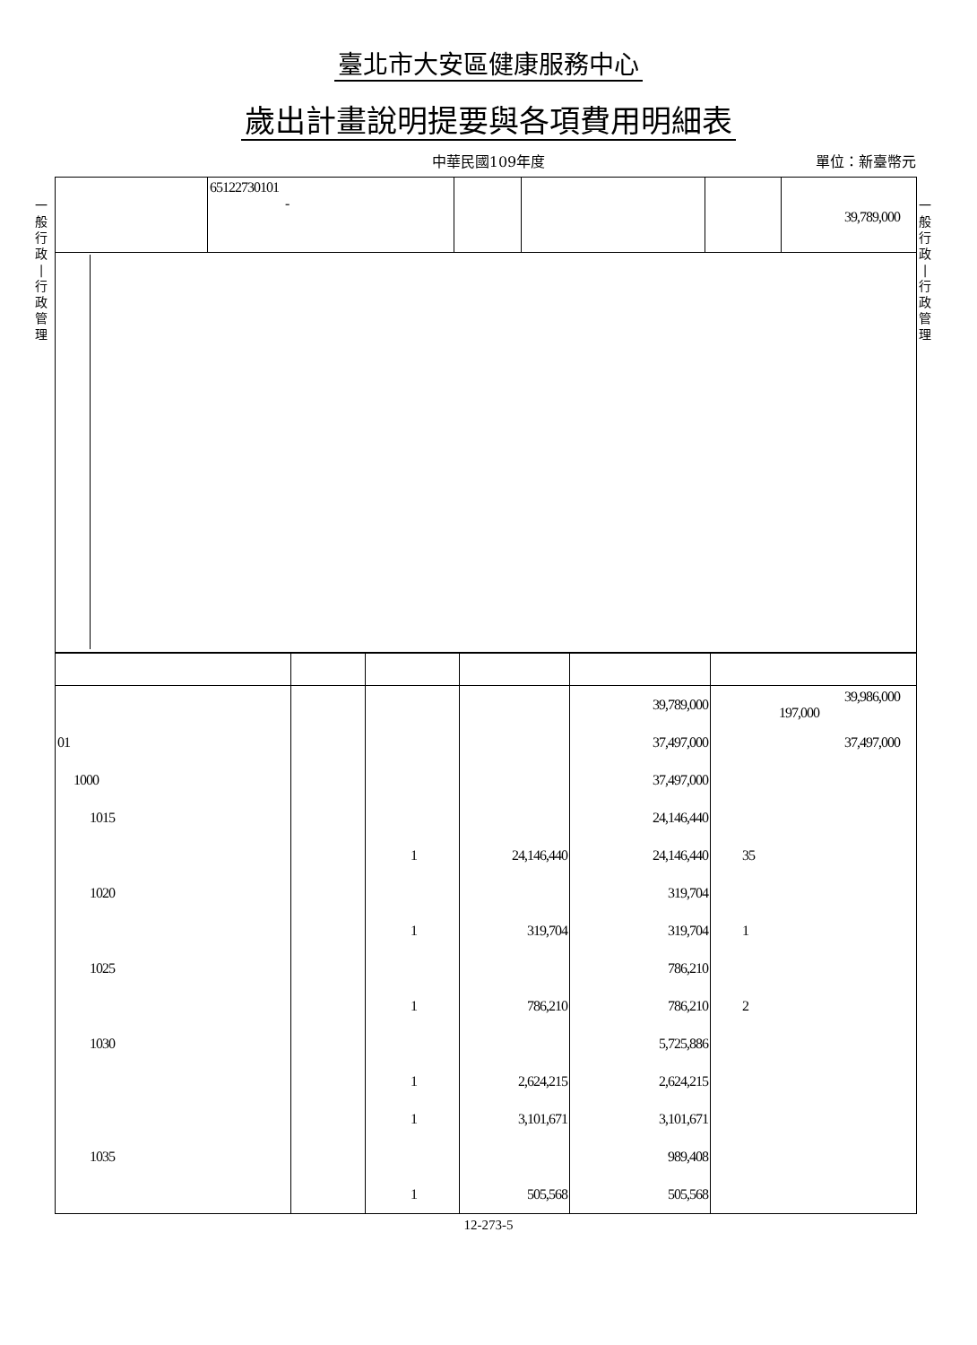一
般
行
政
|
行
政
管
理
一
般
行
政
|
行
政
管
理
臺北市大安區健康服務中心
歲出計畫說明提要與各項費用明細表
中華民國109年度 單位：新臺幣元
| | 65122730101 - | | | | 39,789,000 |
| | | | | 39,789,000 | 39,986,000 197,000 |
| 01 | | | | 37,497,000 | 37,497,000 |
| 1000 | | | | 37,497,000 | |
| 1015 | | | | 24,146,440 | |
| | | 1 | 24,146,440 | 24,146,440 | 35 |
| 1020 | | | | 319,704 | |
| | | 1 | 319,704 | 319,704 | 1 |
| 1025 | | | | 786,210 | |
| | | 1 | 786,210 | 786,210 | 2 |
| 1030 | | | | 5,725,886 | |
| | | 1 | 2,624,215 | 2,624,215 | |
| | | 1 | 3,101,671 | 3,101,671 | |
| 1035 | | | | 989,408 | |
| | | 1 | 505,568 | 505,568 | |
12-273-5